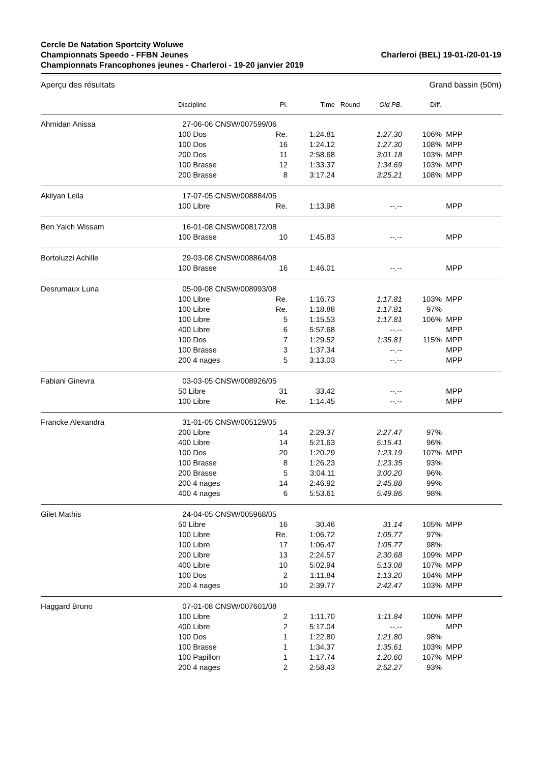Cercle De Natation Sportcity Woluwe
Championnats Speedo - FFBN Jeunes
Championnats Francophones jeunes - Charleroi - 19-20 janvier 2019
Charleroi (BEL) 19-01-/20-01-19
Aperçu des résultats Grand bassin (50m)
| | Discipline | Pl. | Time | Round | Old PB. | Diff. | |
| --- | --- | --- | --- | --- | --- | --- | --- |
| Ahmidan Anissa | 27-06-06 CNSW/007599/06 | | | | | | |
| | 100 Dos | Re. | 1:24.81 | | 1:27.30 | 106% | MPP |
| | 100 Dos | 16 | 1:24.12 | | 1:27.30 | 108% | MPP |
| | 200 Dos | 11 | 2:58.68 | | 3:01.18 | 103% | MPP |
| | 100 Brasse | 12 | 1:33.37 | | 1:34.69 | 103% | MPP |
| | 200 Brasse | 8 | 3:17.24 | | 3:25.21 | 108% | MPP |
| Akilyan Leila | 17-07-05 CNSW/008884/05 | | | | | | |
| | 100 Libre | Re. | 1:13.98 | | --.-- | | MPP |
| Ben Yaich Wissam | 16-01-08 CNSW/008172/08 | | | | | | |
| | 100 Brasse | 10 | 1:45.83 | | --.-- | | MPP |
| Bortoluzzi Achille | 29-03-08 CNSW/008864/08 | | | | | | |
| | 100 Brasse | 16 | 1:46.01 | | --.-- | | MPP |
| Desrumaux Luna | 05-09-08 CNSW/008993/08 | | | | | | |
| | 100 Libre | Re. | 1:16.73 | | 1:17.81 | 103% | MPP |
| | 100 Libre | Re. | 1:18.88 | | 1:17.81 | 97% | |
| | 100 Libre | 5 | 1:15.53 | | 1:17.81 | 106% | MPP |
| | 400 Libre | 6 | 5:57.68 | | --.-- | | MPP |
| | 100 Dos | 7 | 1:29.52 | | 1:35.81 | 115% | MPP |
| | 100 Brasse | 3 | 1:37.34 | | --.-- | | MPP |
| | 200 4 nages | 5 | 3:13.03 | | --.-- | | MPP |
| Fabiani Ginevra | 03-03-05 CNSW/008926/05 | | | | | | |
| | 50 Libre | 31 | 33.42 | | --.-- | | MPP |
| | 100 Libre | Re. | 1:14.45 | | --.-- | | MPP |
| Francke Alexandra | 31-01-05 CNSW/005129/05 | | | | | | |
| | 200 Libre | 14 | 2:29.37 | | 2:27.47 | 97% | |
| | 400 Libre | 14 | 5:21.63 | | 5:15.41 | 96% | |
| | 100 Dos | 20 | 1:20.29 | | 1:23.19 | 107% | MPP |
| | 100 Brasse | 8 | 1:26.23 | | 1:23.35 | 93% | |
| | 200 Brasse | 5 | 3:04.11 | | 3:00.20 | 96% | |
| | 200 4 nages | 14 | 2:46.92 | | 2:45.88 | 99% | |
| | 400 4 nages | 6 | 5:53.61 | | 5:49.86 | 98% | |
| Gilet Mathis | 24-04-05 CNSW/005968/05 | | | | | | |
| | 50 Libre | 16 | 30.46 | | 31.14 | 105% | MPP |
| | 100 Libre | Re. | 1:06.72 | | 1:05.77 | 97% | |
| | 100 Libre | 17 | 1:06.47 | | 1:05.77 | 98% | |
| | 200 Libre | 13 | 2:24.57 | | 2:30.68 | 109% | MPP |
| | 400 Libre | 10 | 5:02.94 | | 5:13.08 | 107% | MPP |
| | 100 Dos | 2 | 1:11.84 | | 1:13.20 | 104% | MPP |
| | 200 4 nages | 10 | 2:39.77 | | 2:42.47 | 103% | MPP |
| Haggard Bruno | 07-01-08 CNSW/007601/08 | | | | | | |
| | 100 Libre | 2 | 1:11.70 | | 1:11.84 | 100% | MPP |
| | 400 Libre | 2 | 5:17.04 | | --.-- | | MPP |
| | 100 Dos | 1 | 1:22.80 | | 1:21.80 | 98% | |
| | 100 Brasse | 1 | 1:34.37 | | 1:35.61 | 103% | MPP |
| | 100 Papillon | 1 | 1:17.74 | | 1:20.60 | 107% | MPP |
| | 200 4 nages | 2 | 2:58.43 | | 2:52.27 | 93% | |